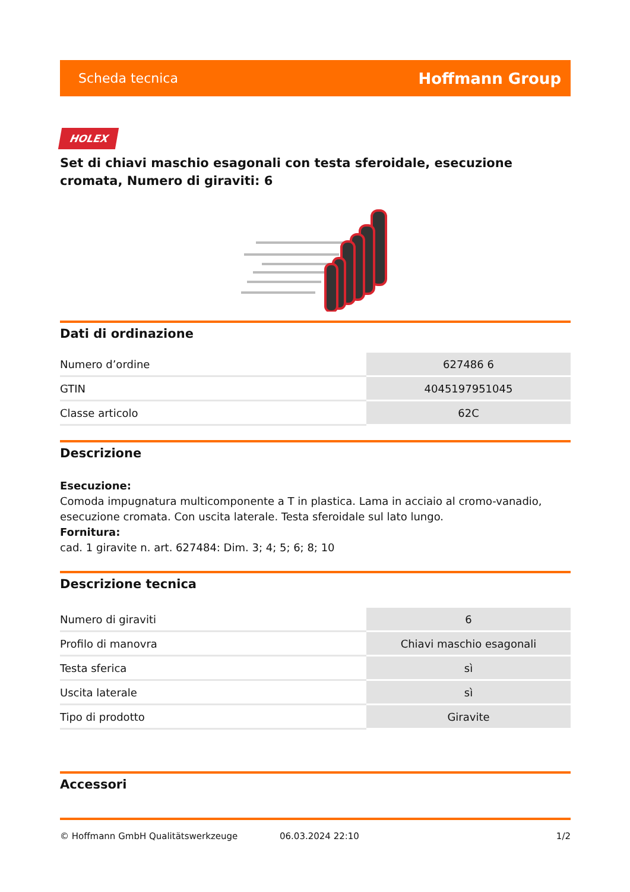Scheda tecnica Hoffmann Group
HOLEX
Set di chiavi maschio esagonali con testa sferoidale, esecuzione cromata, Numero di giraviti: 6
Dati di ordinazione
| Numero d’ordine | 627486 6 |
| GTIN | 4045197951045 |
| Classe articolo | 62C |
Descrizione
Esecuzione:
Comoda impugnatura multicomponente a T in plastica. Lama in acciaio al cromo-vanadio, esecuzione cromata. Con uscita laterale. Testa sferoidale sul lato lungo.
Fornitura:
cad. 1 giravite n. art. 627484: Dim. 3; 4; 5; 6; 8; 10
Descrizione tecnica
| Numero di giraviti | 6 |
| Profilo di manovra | Chiavi maschio esagonali |
| Testa sferica | sì |
| Uscita laterale | sì |
| Tipo di prodotto | Giravite |
Accessori
© Hoffmann GmbH Qualitätswerkzeuge 06.03.2024 22:10 1/2